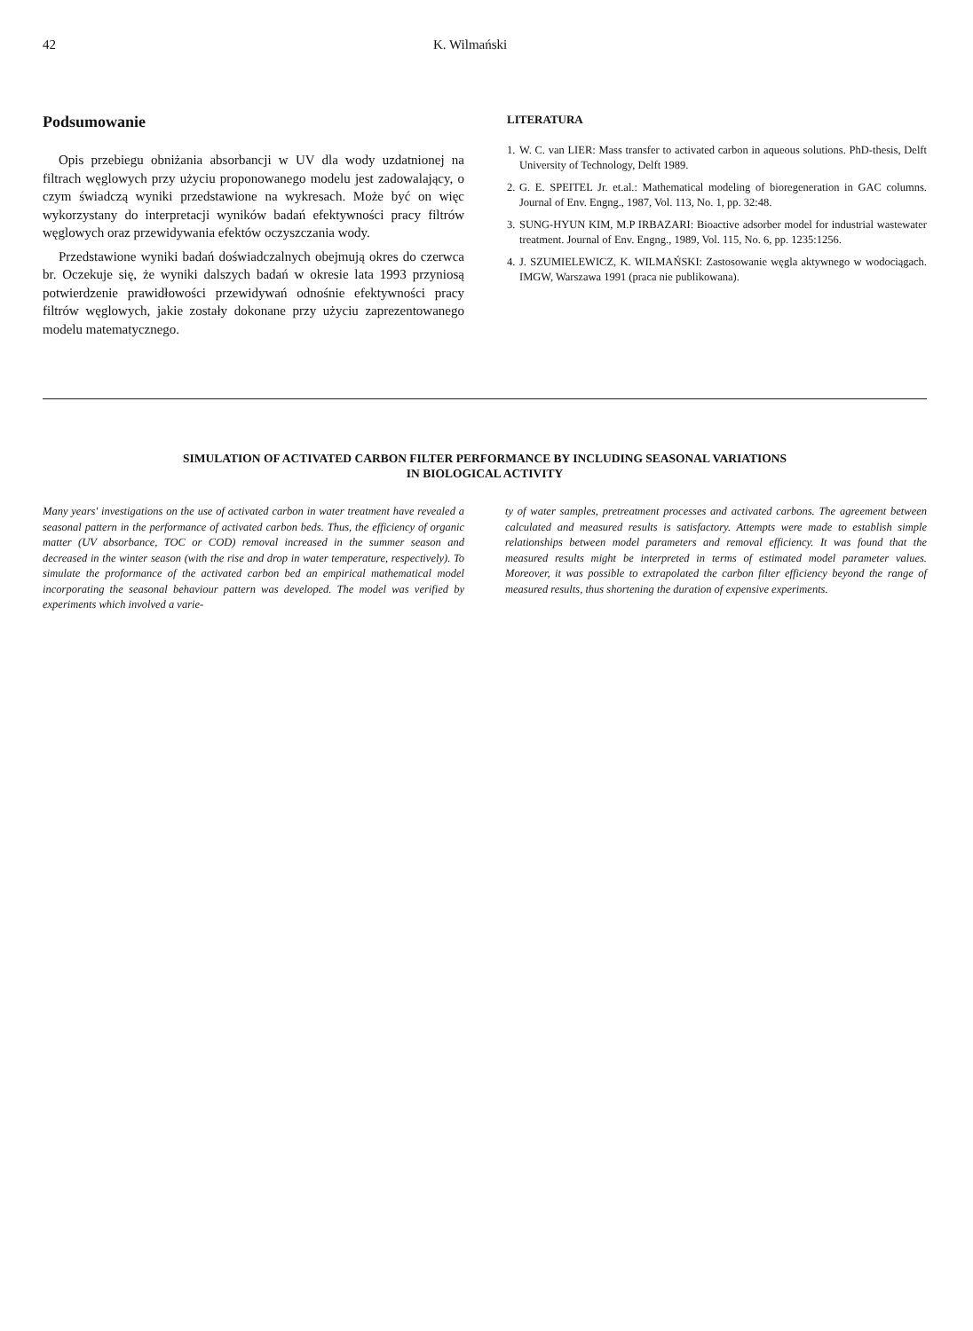42 K. Wilmański
Podsumowanie
Opis przebiegu obniżania absorbancji w UV dla wody uzdatnionej na filtrach węglowych przy użyciu proponowanego modelu jest zadowalający, o czym świadczą wyniki przedstawione na wykresach. Może być on więc wykorzystany do interpretacji wyników badań efektywności pracy filtrów węglowych oraz przewidywania efektów oczyszczania wody.
Przedstawione wyniki badań doświadczalnych obejmują okres do czerwca br. Oczekuje się, że wyniki dalszych badań w okresie lata 1993 przyniosą potwierdzenie prawidłowości przewidywań odnośnie efektywności pracy filtrów węglowych, jakie zostały dokonane przy użyciu zaprezentowanego modelu matematycznego.
LITERATURA
1. W. C. van LIER: Mass transfer to activated carbon in aqueous solutions. PhD-thesis, Delft University of Technology, Delft 1989.
2. G. E. SPEITEL Jr. et.al.: Mathematical modeling of bioregeneration in GAC columns. Journal of Env. Engng., 1987, Vol. 113, No. 1, pp. 32:48.
3. SUNG-HYUN KIM, M.P IRBAZARI: Bioactive adsorber model for industrial wastewater treatment. Journal of Env. Engng., 1989, Vol. 115, No. 6, pp. 1235:1256.
4. J. SZUMIELEWICZ, K. WILMAŃSKI: Zastosowanie węgla aktywnego w wodociągach. IMGW, Warszawa 1991 (praca nie publikowana).
SIMULATION OF ACTIVATED CARBON FILTER PERFORMANCE BY INCLUDING SEASONAL VARIATIONS
IN BIOLOGICAL ACTIVITY
Many years' investigations on the use of activated carbon in water treatment have revealed a seasonal pattern in the performance of activated carbon beds. Thus, the efficiency of organic matter (UV absorbance, TOC or COD) removal increased in the summer season and decreased in the winter season (with the rise and drop in water temperature, respectively). To simulate the proformance of the activated carbon bed an empirical mathematical model incorporating the seasonal behaviour pattern was developed. The model was verified by experiments which involved a varie-
ty of water samples, pretreatment processes and activated carbons. The agreement between calculated and measured results is satisfactory. Attempts were made to establish simple relationships between model parameters and removal efficiency. It was found that the measured results might be interpreted in terms of estimated model parameter values. Moreover, it was possible to extrapolated the carbon filter efficiency beyond the range of measured results, thus shortening the duration of expensive experiments.